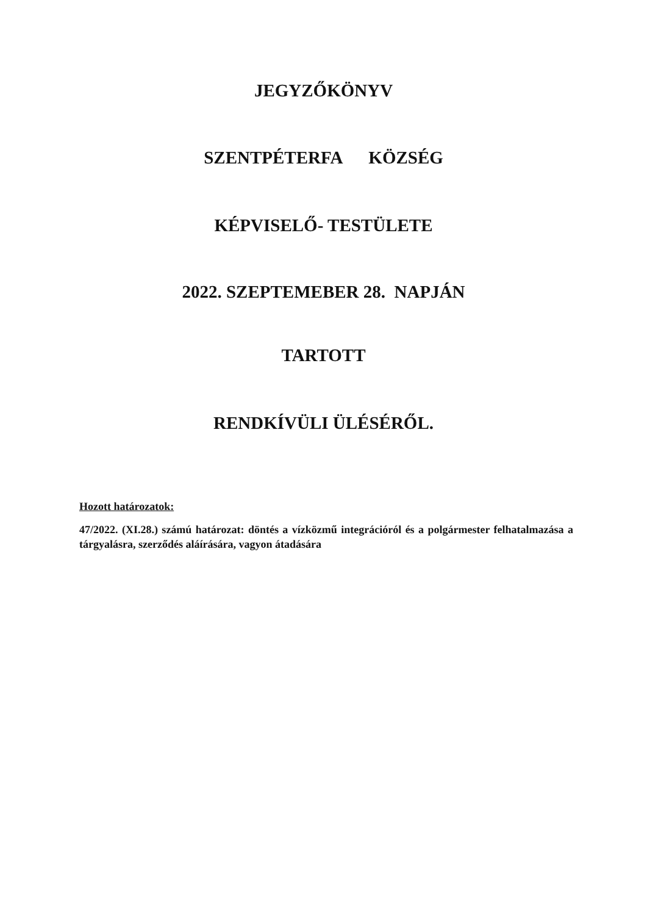JEGYZŐKÖNYV
SZENTPÉTERFA KÖZSÉG
KÉPVISELŐ- TESTÜLETE
2022. SZEPTEMEBER 28. NAPJÁN
TARTOTT
RENDKÍVÜLI ÜLÉSÉRŐL.
Hozott határozatok:
47/2022. (XI.28.) számú határozat: döntés a vízközmű integrációról és a polgármester felhatalmazása a tárgyalásra, szerződés aláírására, vagyon átadására